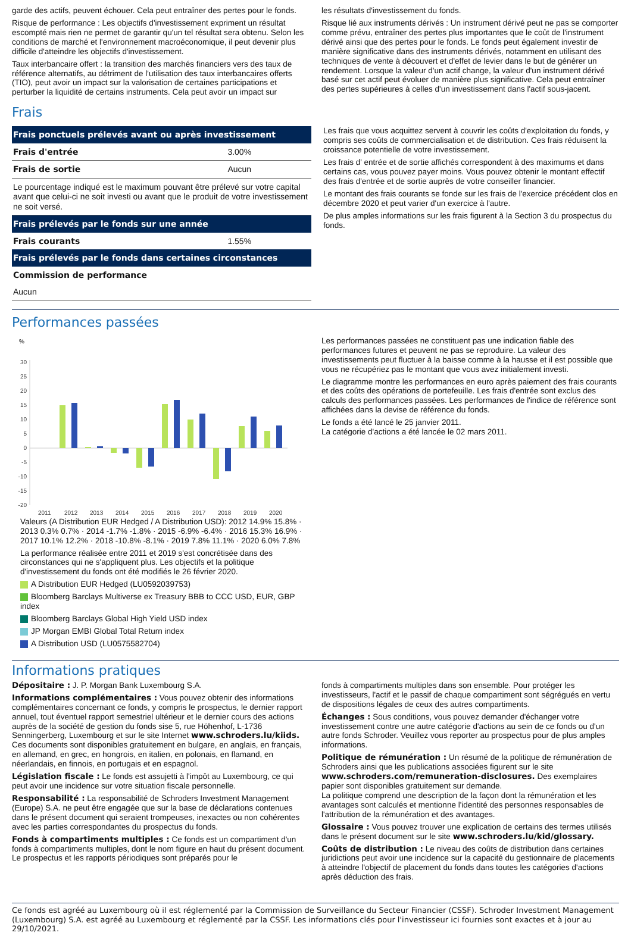garde des actifs, peuvent échouer. Cela peut entraîner des pertes pour le fonds.
Risque de performance : Les objectifs d'investissement expriment un résultat escompté mais rien ne permet de garantir qu'un tel résultat sera obtenu. Selon les conditions de marché et l'environnement macroéconomique, il peut devenir plus difficile d'atteindre les objectifs d'investissement.
Taux interbancaire offert : la transition des marchés financiers vers des taux de référence alternatifs, au détriment de l'utilisation des taux interbancaires offerts (TIO), peut avoir un impact sur la valorisation de certaines participations et perturber la liquidité de certains instruments. Cela peut avoir un impact sur
les résultats d'investissement du fonds.
Risque lié aux instruments dérivés : Un instrument dérivé peut ne pas se comporter comme prévu, entraîner des pertes plus importantes que le coût de l'instrument dérivé ainsi que des pertes pour le fonds. Le fonds peut également investir de manière significative dans des instruments dérivés, notamment en utilisant des techniques de vente à découvert et d'effet de levier dans le but de générer un rendement. Lorsque la valeur d'un actif change, la valeur d'un instrument dérivé basé sur cet actif peut évoluer de manière plus significative. Cela peut entraîner des pertes supérieures à celles d'un investissement dans l'actif sous-jacent.
Frais
| Frais ponctuels prélevés avant ou après investissement | |
| --- | --- |
| Frais d'entrée | 3.00% |
| Frais de sortie | Aucun |
| Le pourcentage indiqué est le maximum pouvant être prélevé sur votre capital avant que celui-ci ne soit investi ou avant que le produit de votre investissement ne soit versé. | |
| Frais prélevés par le fonds sur une année | |
| Frais courants | 1.55% |
| Frais prélevés par le fonds dans certaines circonstances | |
| Commission de performance | |
| Aucun | |
Les frais que vous acquittez servent à couvrir les coûts d'exploitation du fonds, y compris ses coûts de commercialisation et de distribution. Ces frais réduisent la croissance potentielle de votre investissement.
Les frais d' entrée et de sortie affichés correspondent à des maximums et dans certains cas, vous pouvez payer moins. Vous pouvez obtenir le montant effectif des frais d'entrée et de sortie auprès de votre conseiller financier.
Le montant des frais courants se fonde sur les frais de l'exercice précédent clos en décembre 2020 et peut varier d'un exercice à l'autre.
De plus amples informations sur les frais figurent à la Section 3 du prospectus du fonds.
Performances passées
%
30
25
20
15
10
5
0
-5
-10
-15
-20
2011
2012
2013
2014
2015
2016
2017
2018
2019
2020
Valeurs (A Distribution EUR Hedged / A Distribution USD): 2012 14.9% 15.8% · 2013 0.3% 0.7% · 2014 -1.7% -1.8% · 2015 -6.9% -6.4% · 2016 15.3% 16.9% · 2017 10.1% 12.2% · 2018 -10.8% -8.1% · 2019 7.8% 11.1% · 2020 6.0% 7.8%
La performance réalisée entre 2011 et 2019 s'est concrétisée dans des circonstances qui ne s'appliquent plus. Les objectifs et la politique d'investissement du fonds ont été modifiés le 26 février 2020.
A Distribution EUR Hedged (LU0592039753)
Bloomberg Barclays Multiverse ex Treasury BBB to CCC USD, EUR, GBP index
Bloomberg Barclays Global High Yield USD index
JP Morgan EMBI Global Total Return index
A Distribution USD (LU0575582704)
Les performances passées ne constituent pas une indication fiable des performances futures et peuvent ne pas se reproduire. La valeur des investissements peut fluctuer à la baisse comme à la hausse et il est possible que vous ne récupériez pas le montant que vous avez initialement investi.
Le diagramme montre les performances en euro après paiement des frais courants et des coûts des opérations de portefeuille. Les frais d'entrée sont exclus des calculs des performances passées. Les performances de l'indice de référence sont affichées dans la devise de référence du fonds.
Le fonds a été lancé le 25 janvier 2011.
La catégorie d'actions a été lancée le 02 mars 2011.
Informations pratiques
Dépositaire : J. P. Morgan Bank Luxembourg S.A.
Informations complémentaires : Vous pouvez obtenir des informations complémentaires concernant ce fonds, y compris le prospectus, le dernier rapport annuel, tout éventuel rapport semestriel ultérieur et le dernier cours des actions auprès de la société de gestion du fonds sise 5, rue Höhenhof, L-1736 Senningerberg, Luxembourg et sur le site Internet www.schroders.lu/kiids. Ces documents sont disponibles gratuitement en bulgare, en anglais, en français, en allemand, en grec, en hongrois, en italien, en polonais, en flamand, en néerlandais, en finnois, en portugais et en espagnol.
Législation fiscale : Le fonds est assujetti à l'impôt au Luxembourg, ce qui peut avoir une incidence sur votre situation fiscale personnelle.
Responsabilité : La responsabilité de Schroders Investment Management (Europe) S.A. ne peut être engagée que sur la base de déclarations contenues dans le présent document qui seraient trompeuses, inexactes ou non cohérentes avec les parties correspondantes du prospectus du fonds.
Fonds à compartiments multiples : Ce fonds est un compartiment d'un fonds à compartiments multiples, dont le nom figure en haut du présent document. Le prospectus et les rapports périodiques sont préparés pour le
fonds à compartiments multiples dans son ensemble. Pour protéger les investisseurs, l'actif et le passif de chaque compartiment sont ségrégués en vertu de dispositions légales de ceux des autres compartiments.
Échanges : Sous conditions, vous pouvez demander d'échanger votre investissement contre une autre catégorie d'actions au sein de ce fonds ou d'un autre fonds Schroder. Veuillez vous reporter au prospectus pour de plus amples informations.
Politique de rémunération : Un résumé de la politique de rémunération de Schroders ainsi que les publications associées figurent sur le site www.schroders.com/remuneration-disclosures. Des exemplaires papier sont disponibles gratuitement sur demande.
La politique comprend une description de la façon dont la rémunération et les avantages sont calculés et mentionne l'identité des personnes responsables de l'attribution de la rémunération et des avantages.
Glossaire : Vous pouvez trouver une explication de certains des termes utilisés dans le présent document sur le site www.schroders.lu/kid/glossary.
Coûts de distribution : Le niveau des coûts de distribution dans certaines juridictions peut avoir une incidence sur la capacité du gestionnaire de placements à atteindre l'objectif de placement du fonds dans toutes les catégories d'actions après déduction des frais.
Ce fonds est agréé au Luxembourg où il est réglementé par la Commission de Surveillance du Secteur Financier (CSSF). Schroder Investment Management (Luxembourg) S.A. est agréé au Luxembourg et réglementé par la CSSF. Les informations clés pour l'investisseur ici fournies sont exactes et à jour au 29/10/2021.